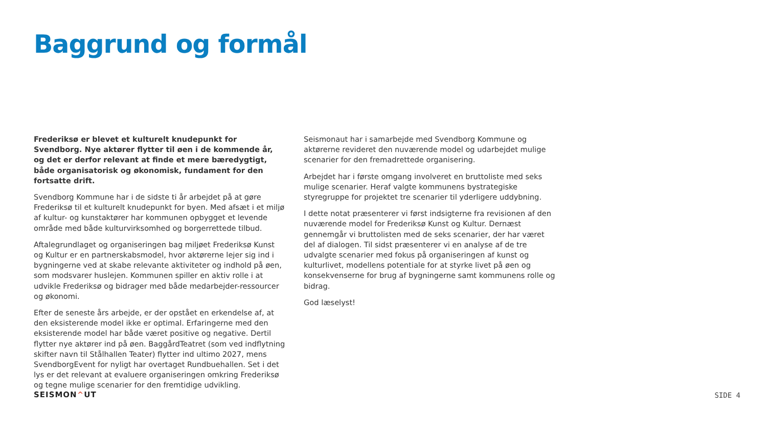Baggrund og formål
Frederiksø er blevet et kulturelt knudepunkt for Svendborg. Nye aktører flytter til øen i de kommende år, og det er derfor relevant at finde et mere bæredygtigt, både organisatorisk og økonomisk, fundament for den fortsatte drift.
Svendborg Kommune har i de sidste ti år arbejdet på at gøre Frederiksø til et kulturelt knudepunkt for byen. Med afsæt i et miljø af kultur- og kunstaktører har kommunen opbygget et levende område med både kulturvirksomhed og borgerrettede tilbud.
Aftalegrundlaget og organiseringen bag miljøet Frederiksø Kunst og Kultur er en partnerskabsmodel, hvor aktørerne lejer sig ind i bygningerne ved at skabe relevante aktiviteter og indhold på øen, som modsvarer huslejen. Kommunen spiller en aktiv rolle i at udvikle Frederiksø og bidrager med både medarbejder-ressourcer og økonomi.
Efter de seneste års arbejde, er der opstået en erkendelse af, at den eksisterende model ikke er optimal. Erfaringerne med den eksisterende model har både været positive og negative. Dertil flytter nye aktører ind på øen. BaggårdTeatret (som ved indflytning skifter navn til Stålhallen Teater) flytter ind ultimo 2027, mens SvendborgEvent for nyligt har overtaget Rundbuehallen. Set i det lys er det relevant at evaluere organiseringen omkring Frederiksø og tegne mulige scenarier for den fremtidige udvikling.
Seismonaut har i samarbejde med Svendborg Kommune og aktørerne revideret den nuværende model og udarbejdet mulige scenarier for den fremadrettede organisering.
Arbejdet har i første omgang involveret en bruttoliste med seks mulige scenarier. Heraf valgte kommunens bystrategiske styregruppe for projektet tre scenarier til yderligere uddybning.
I dette notat præsenterer vi først indsigterne fra revisionen af den nuværende model for Frederiksø Kunst og Kultur. Dernæst gennemgår vi bruttolisten med de seks scenarier, der har været del af dialogen. Til sidst præsenterer vi en analyse af de tre udvalgte scenarier med fokus på organiseringen af kunst og kulturlivet, modellens potentiale for at styrke livet på øen og konsekvenserne for brug af bygningerne samt kommunens rolle og bidrag.
God læselyst!
SEISMON^UT SIDE 4